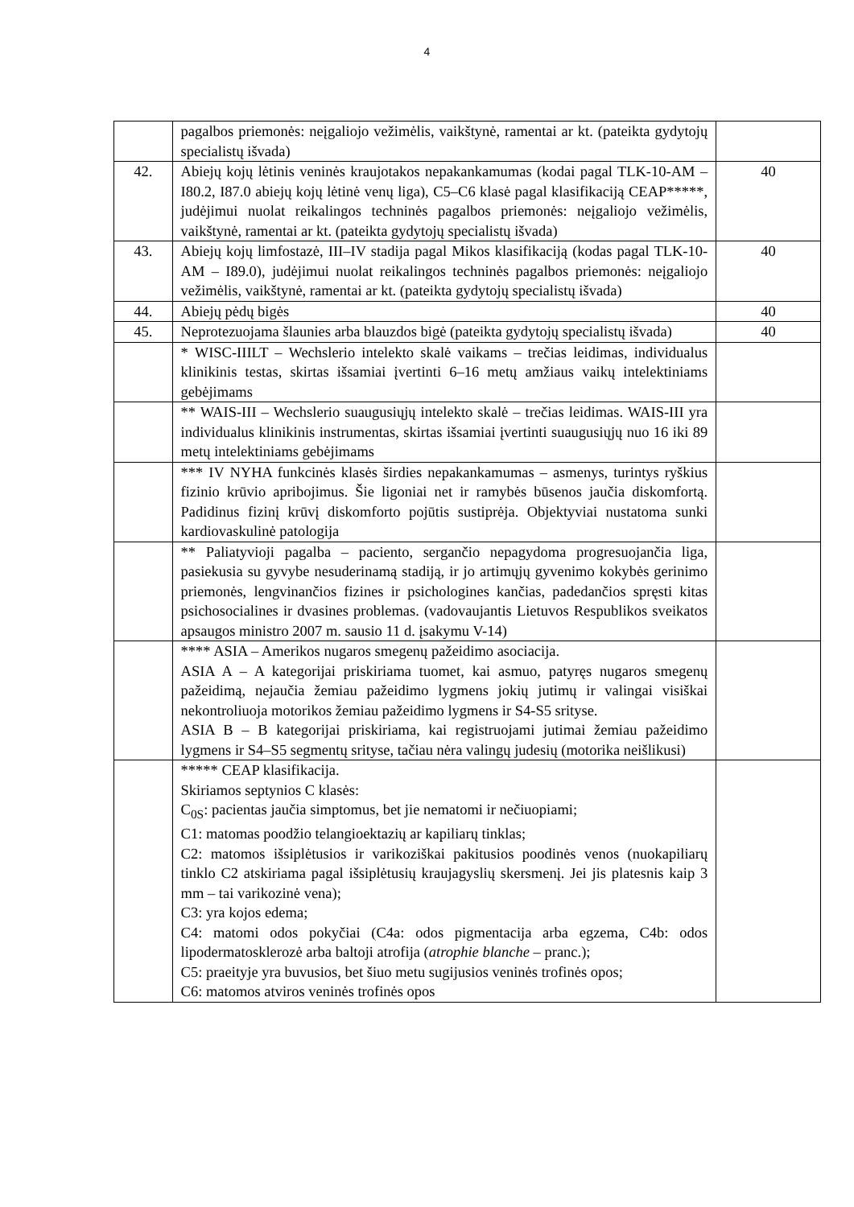4
| | pagalbos priemonės: neįgaliojo vežimėlis, vaikštynė, ramentai ar kt. (pateikta gydytojų specialistų išvada) | |
| 42. | Abiejų kojų lėtinis veninės kraujotakos nepakankamumas (kodai pagal TLK-10-AM – I80.2, I87.0 abiejų kojų lėtinė venų liga), C5–C6 klasė pagal klasifikaciją CEAP*****, judėjimui nuolat reikalingos techninės pagalbos priemonės: neįgaliojo vežimėlis, vaikštynė, ramentai ar kt. (pateikta gydytojų specialistų išvada) | 40 |
| 43. | Abiejų kojų limfostazė, III–IV stadija pagal Mikos klasifikaciją (kodas pagal TLK-10-AM – I89.0), judėjimui nuolat reikalingos techninės pagalbos priemonės: neįgaliojo vežimėlis, vaikštynė, ramentai ar kt. (pateikta gydytojų specialistų išvada) | 40 |
| 44. | Abiejų pėdų bigės | 40 |
| 45. | Neprotezuojama šlaunies arba blauzdos bigė (pateikta gydytojų specialistų išvada) | 40 |
| | * WISC-IIILT – Wechslerio intelekto skalė vaikams – trečias leidimas, individualus klinikinis testas, skirtas išsamiai įvertinti 6–16 metų amžiaus vaikų intelektiniams gebėjimams | |
| | ** WAIS-III – Wechslerio suaugusiųjų intelekto skalė – trečias leidimas. WAIS-III yra individualus klinikinis instrumentas, skirtas išsamiai įvertinti suaugusiųjų nuo 16 iki 89 metų intelektiniams gebėjimams | |
| | *** IV NYHA funkcinės klasės širdies nepakankamumas – asmenys, turintys ryškius fizinio krūvio apribojimus. Šie ligoniai net ir ramybės būsenos jaučia diskomfortą. Padidinus fizinį krūvį diskomforto pojūtis sustiprėja. Objektyviai nustatoma sunki kardiovaskulinė patologija | |
| | ** Paliatyvioji pagalba – paciento, sergančio nepagydoma progresuojančia liga, pasiekusia su gyvybe nesuderinamą stadiją, ir jo artimųjų gyvenimo kokybės gerinimo priemonės, lengvinančios fizines ir psichologines kančias, padedančios spręsti kitas psichosocialines ir dvasines problemas. (vadovaujantis Lietuvos Respublikos sveikatos apsaugos ministro 2007 m. sausio 11 d. įsakymu V-14) | |
| | **** ASIA – Amerikos nugaros smegenų pažeidimo asociacija. ASIA A – A kategorijai priskiriama tuomet, kai asmuo, patyręs nugaros smegenų pažeidimą, nejaučia žemiau pažeidimo lygmens jokių jutimų ir valingai visiškai nekontroliuoja motorikos žemiau pažeidimo lygmens ir S4-S5 srityse. ASIA B – B kategorijai priskiriama, kai registruojami jutimai žemiau pažeidimo lygmens ir S4–S5 segmentų srityse, tačiau nėra valingų judesių (motorika neišlikusi) | |
| | ***** CEAP klasifikacija. Skiriamos septynios C klasės: C<sub>0S</sub>: pacientas jaučia simptomus, bet jie nematomi ir nečiuopiami; C1: matomas poodžio telangioektazių ar kapiliarų tinklas; C2: matomos išsiplėtusios ir varikoziškai pakitusios poodinės venos (nuokapiliarų tinklo C2 atskiriama pagal išsiplėtusių kraujagyslių skersmenį. Jei jis platesnis kaip 3 mm – tai varikozinė vena); C3: yra kojos edema; C4: matomi odos pokyčiai (C4a: odos pigmentacija arba egzema, C4b: odos lipodermatosklerozė arba baltoji atrofija ( atrophie blanche – pranc.); C5: praeityje yra buvusios, bet šiuo metu sugijusios veninės trofinės opos; C6: matomos atviros veninės trofinės opos | |